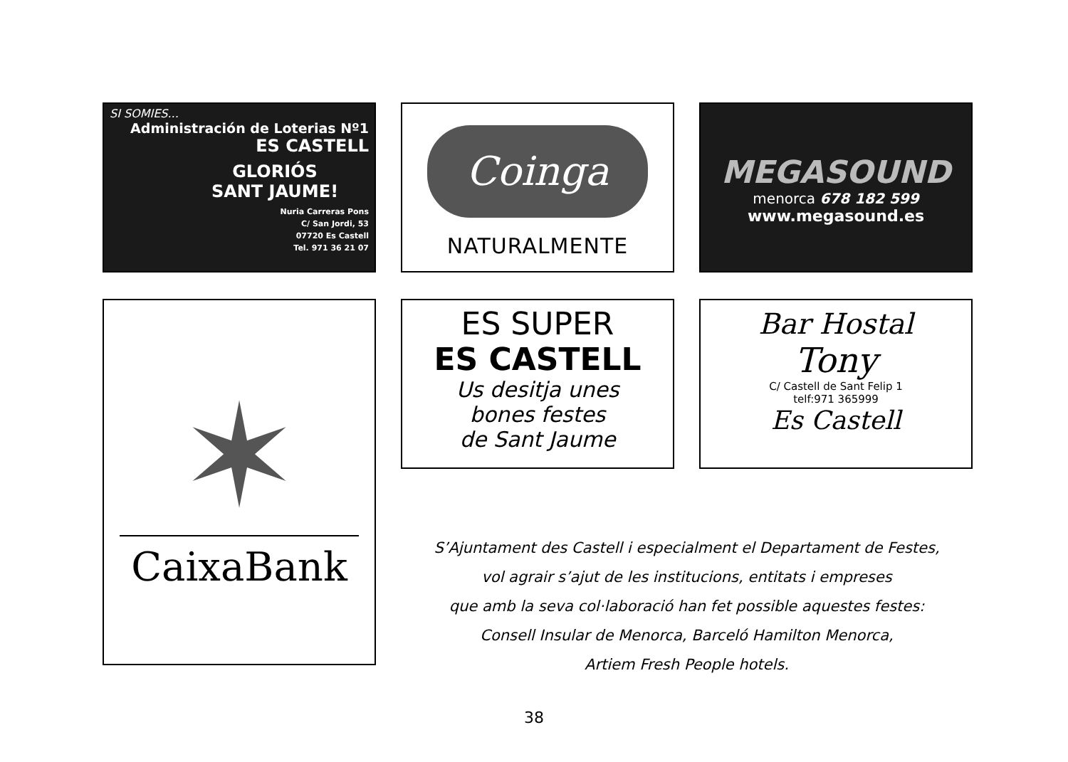SI SOMIES...
Administración de Loterias Nº1
ES CASTELL
GLORIÓS
SANT JAUME!
Nuria Carreras Pons
C/ San Jordi, 53
07720 Es Castell
Tel. 971 36 21 07
Coinga
NATURALMENTE
MEGASOUND
menorca 678 182 599
www.megasound.es
✶
CaixaBank
ES SUPER
ES CASTELL
Us desitja unes
bones festes
de Sant Jaume
Bar Hostal
Tony
C/ Castell de Sant Felip 1
telf:971 365999
Es Castell
S’Ajuntament des Castell i especialment el Departament de Festes,
vol agrair s’ajut de les institucions, entitats i empreses
que amb la seva col·laboració han fet possible aquestes festes:
Consell Insular de Menorca, Barceló Hamilton Menorca,
Artiem Fresh People hotels.
38